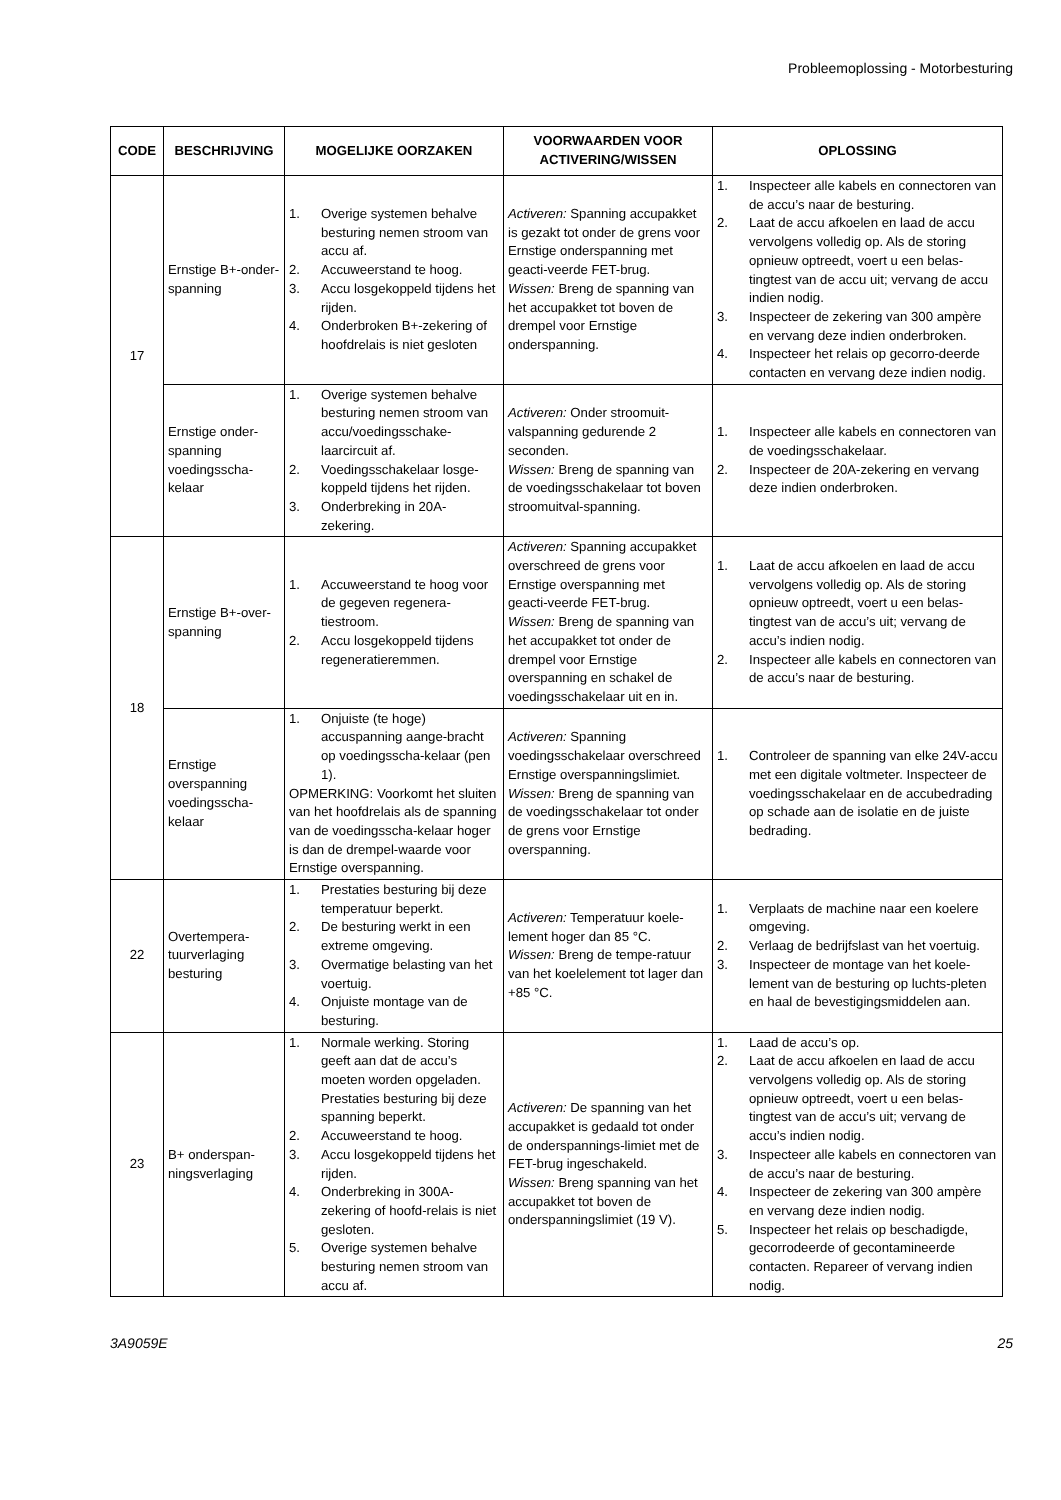Probleemoplossing - Motorbesturing
| CODE | BESCHRIJVING | MOGELIJKE OORZAKEN | VOORWAARDEN VOOR ACTIVERING/WISSEN | OPLOSSING |
| --- | --- | --- | --- | --- |
| 17 | Ernstige B+-onder-spanning | 1. Overige systemen behalve besturing nemen stroom van accu af. 2. Accuweerstand te hoog. 3. Accu losgekoppeld tijdens het rijden. 4. Onderbroken B+-zekering of hoofdrelais is niet gesloten | Activeren: Spanning accupakket is gezakt tot onder de grens voor Ernstige onderspanning met geacti-veerde FET-brug. Wissen: Breng de spanning van het accupakket tot boven de drempel voor Ernstige onderspanning. | 1. Inspecteer alle kabels en connectoren van de accu’s naar de besturing. 2. Laat de accu afkoelen en laad de accu vervolgens volledig op. Als de storing opnieuw optreedt, voert u een belas-tingtest van de accu uit; vervang de accu indien nodig. 3. Inspecteer de zekering van 300 ampère en vervang deze indien onderbroken. 4. Inspecteer het relais op gecorro-deerde contacten en vervang deze indien nodig. |
| | Ernstige onder-spanning voedingsscha-kelaar | 1. Overige systemen behalve besturing nemen stroom van accu/voedingsschake-laarcircuit af. 2. Voedingsschakelaar losge-koppeld tijdens het rijden. 3. Onderbreking in 20A-zekering. | Activeren: Onder stroomuit-valspanning gedurende 2 seconden. Wissen: Breng de spanning van de voedingsschakelaar tot boven stroomuitval-spanning. | 1. Inspecteer alle kabels en connectoren van de voedingsschakelaar. 2. Inspecteer de 20A-zekering en vervang deze indien onderbroken. |
| 18 | Ernstige B+-over-spanning | 1. Accuweerstand te hoog voor de gegeven regenera-tiestroom. 2. Accu losgekoppeld tijdens regeneratieremmen. | Activeren: Spanning accupakket overschreed de grens voor Ernstige overspanning met geacti-veerde FET-brug. Wissen: Breng de spanning van het accupakket tot onder de drempel voor Ernstige overspanning en schakel de voedingsschakelaar uit en in. | 1. Laat de accu afkoelen en laad de accu vervolgens volledig op. Als de storing opnieuw optreedt, voert u een belas-tingtest van de accu’s uit; vervang de accu’s indien nodig. 2. Inspecteer alle kabels en connectoren van de accu’s naar de besturing. |
| | Ernstige overspanning voedingsscha-kelaar | 1. Onjuiste (te hoge) accuspanning aange-bracht op voedingsscha-kelaar (pen 1). OPMERKING: Voorkomt het sluiten van het hoofdrelais als de spanning van de voedingsscha-kelaar hoger is dan de drempel-waarde voor Ernstige overspanning. | Activeren: Spanning voedingsschakelaar overschreed Ernstige overspanningslimiet. Wissen: Breng de spanning van de voedingsschakelaar tot onder de grens voor Ernstige overspanning. | 1. Controleer de spanning van elke 24V-accu met een digitale voltmeter. Inspecteer de voedingsschakelaar en de accubedrading op schade aan de isolatie en de juiste bedrading. |
| 22 | Overtempera-tuurverlaging besturing | 1. Prestaties besturing bij deze temperatuur beperkt. 2. De besturing werkt in een extreme omgeving. 3. Overmatige belasting van het voertuig. 4. Onjuiste montage van de besturing. | Activeren: Temperatuur koele-lement hoger dan 85 °C. Wissen: Breng de tempe-ratuur van het koelelement tot lager dan +85 °C. | 1. Verplaats de machine naar een koelere omgeving. 2. Verlaag de bedrijfslast van het voertuig. 3. Inspecteer de montage van het koele-lement van de besturing op luchts-pleten en haal de bevestigingsmiddelen aan. |
| 23 | B+ onderspan-ningsverlaging | 1. Normale werking. Storing geeft aan dat de accu’s moeten worden opgeladen. Prestaties besturing bij deze spanning beperkt. 2. Accuweerstand te hoog. 3. Accu losgekoppeld tijdens het rijden. 4. Onderbreking in 300A-zekering of hoofd-relais is niet gesloten. 5. Overige systemen behalve besturing nemen stroom van accu af. | Activeren: De spanning van het accupakket is gedaald tot onder de onderspannings-limiet met de FET-brug ingeschakeld. Wissen: Breng spanning van het accupakket tot boven de onderspanningslimiet (19 V). | 1. Laad de accu’s op. 2. Laat de accu afkoelen en laad de accu vervolgens volledig op. Als de storing opnieuw optreedt, voert u een belas-tingtest van de accu’s uit; vervang de accu’s indien nodig. 3. Inspecteer alle kabels en connectoren van de accu’s naar de besturing. 4. Inspecteer de zekering van 300 ampère en vervang deze indien nodig. 5. Inspecteer het relais op beschadigde, gecorrodeerde of gecontamineerde contacten. Repareer of vervang indien nodig. |
3A9059E 25